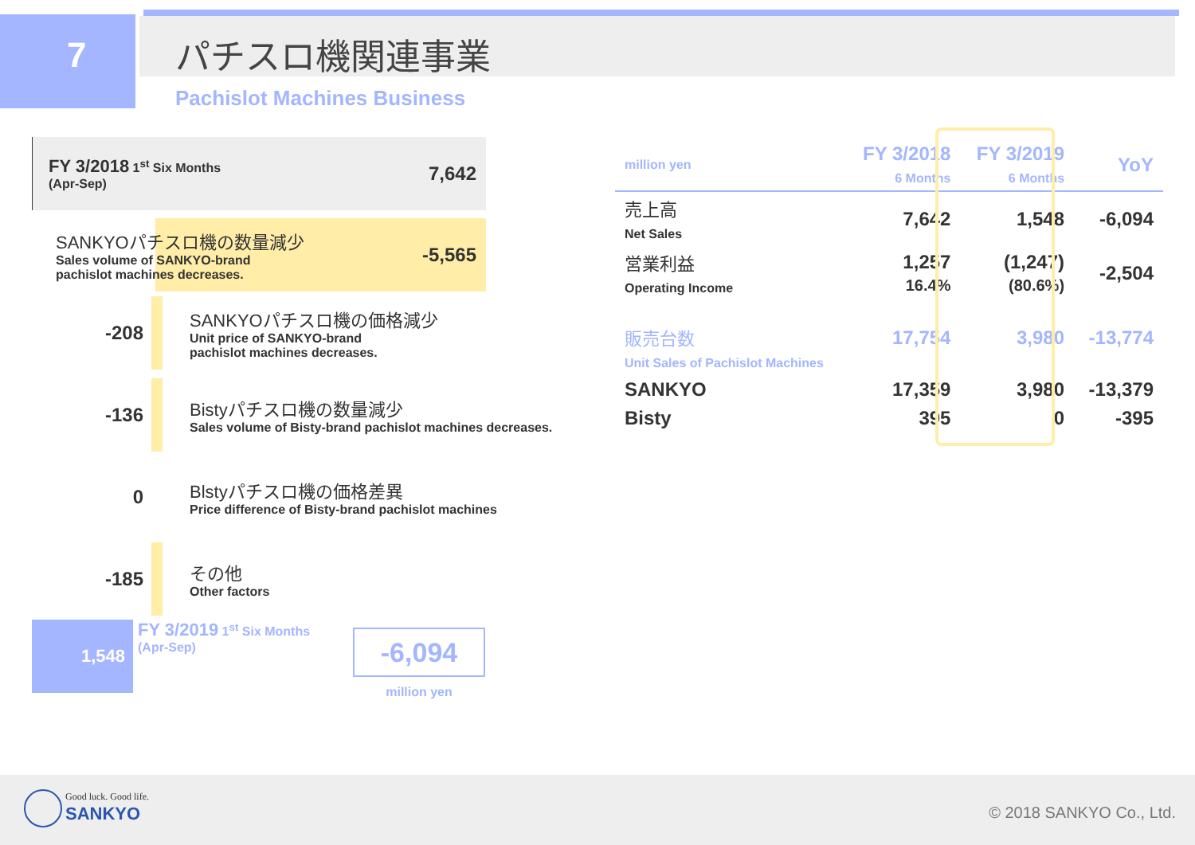7 パチスロ機関連事業
Pachislot Machines Business
FY 3/2018 1<sup>st</sup> Six Months
(Apr-Sep)
7,642
SANKYOパチスロ機の数量減少
Sales volume of SANKYO-brand
pachislot machines decreases.
-5,565
-208
SANKYOパチスロ機の価格減少
Unit price of SANKYO-brand
pachislot machines decreases.
-136
Bistyパチスロ機の数量減少
Sales volume of Bisty-brand pachislot machines decreases.
0
Blstyパチスロ機の価格差異
Price difference of Bisty-brand pachislot machines
-185
その他
Other factors
1,548
FY 3/2019 1<sup>st</sup> Six Months
(Apr-Sep)
-6,094
million yen
| million yen | FY 3/2018 6 Months | FY 3/2019 6 Months | YoY |
| --- | --- | --- | --- |
| 売上高 Net Sales | 7,642 | 1,548 | -6,094 |
| 営業利益 Operating Income | 1,257 16.4% | (1,247) (80.6%) | -2,504 |
| 販売台数 Unit Sales of Pachislot Machines | 17,754 | 3,980 | -13,774 |
| SANKYO | 17,359 | 3,980 | -13,379 |
| Bisty | 395 | 0 | -395 |
Good luck. Good life.
SANKYO © 2018 SANKYO Co., Ltd.